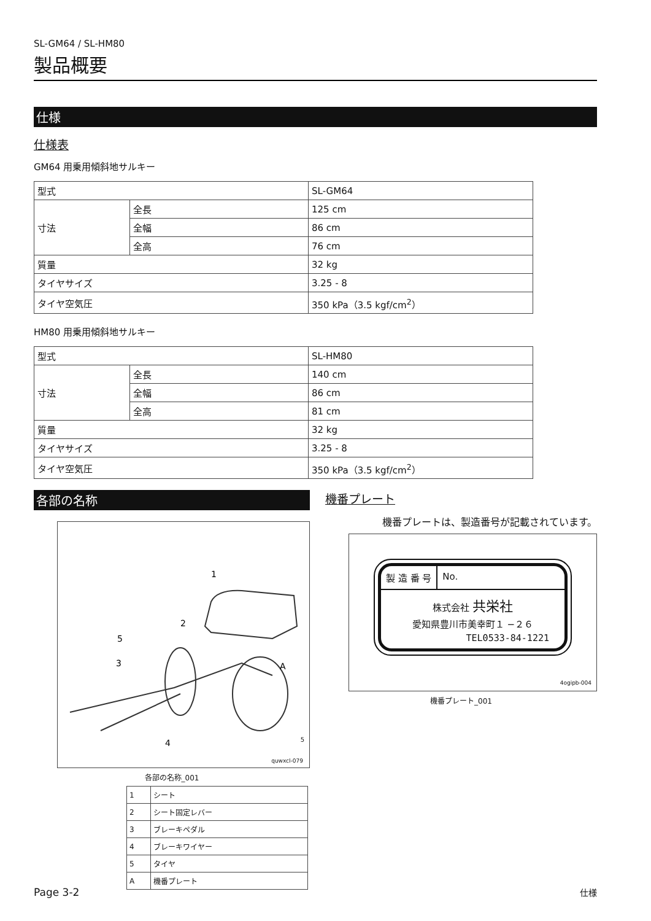SL-GM64 / SL-HM80
製品概要
仕様
仕様表
GM64 用乗用傾斜地サルキー
| 型式 | | SL-GM64 |
| 寸法 | 全長 | 125 cm |
| | 全幅 | 86 cm |
| | 全高 | 76 cm |
| 質量 | | 32 kg |
| タイヤサイズ | | 3.25 - 8 |
| タイヤ空気圧 | | 350 kPa（3.5 kgf/cm<sup>2</sup>） |
HM80 用乗用傾斜地サルキー
| 型式 | | SL-HM80 |
| 寸法 | 全長 | 140 cm |
| | 全幅 | 86 cm |
| | 全高 | 81 cm |
| 質量 | | 32 kg |
| タイヤサイズ | | 3.25 - 8 |
| タイヤ空気圧 | | 350 kPa（3.5 kgf/cm<sup>2</sup>） |
各部の名称
1
2
5
3
A
4
5
quwxcl-079
各部の名称_001
| 1 | シート |
| 2 | シート固定レバー |
| 3 | ブレーキペダル |
| 4 | ブレーキワイヤー |
| 5 | タイヤ |
| A | 機番プレート |
機番プレート
機番プレートは、製造番号が記載されています。
製 造 番 号 No.
株式会社 共栄社
愛知県豊川市美幸町１ −２６
TEL0533-84-1221
4ogipb-004
機番プレート_001
Page 3-2 仕様